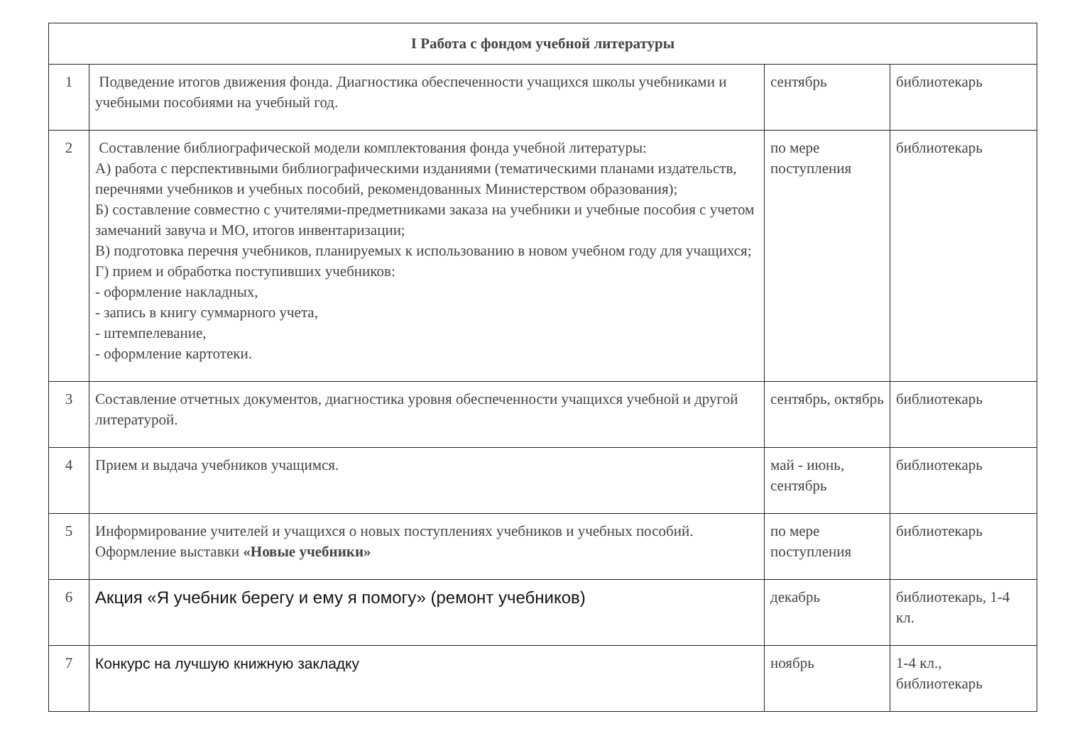| I Работа с фондом учебной литературы | | | |
| --- | --- | --- | --- |
| 1 | Подведение итогов движения фонда. Диагностика обеспеченности учащихся школы учебниками и учебными пособиями на учебный год. | сентябрь | библиотекарь |
| 2 | Составление библиографической модели комплектования фонда учебной литературы: А) работа с перспективными библиографическими изданиями (тематическими планами издательств, перечнями учебников и учебных пособий, рекомендованных Министерством образования); Б) составление совместно с учителями-предметниками заказа на учебники и учебные пособия с учетом замечаний завуча и МО, итогов инвентаризации; В) подготовка перечня учебников, планируемых к использованию в новом учебном году для учащихся; Г) прием и обработка поступивших учебников: - оформление накладных, - запись в книгу суммарного учета, - штемпелевание, - оформление картотеки. | по мере поступления | библиотекарь |
| 3 | Составление отчетных документов, диагностика уровня обеспеченности учащихся учебной и другой литературой. | сентябрь, октябрь | библиотекарь |
| 4 | Прием и выдача учебников учащимся. | май - июнь, сентябрь | библиотекарь |
| 5 | Информирование учителей и учащихся о новых поступлениях учебников и учебных пособий. Оформление выставки «Новые учебники» | по мере поступления | библиотекарь |
| 6 | Акция «Я учебник берегу и ему я помогу» (ремонт учебников) | декабрь | библиотекарь, 1-4 кл. |
| 7 | Конкурс на лучшую книжную закладку | ноябрь | 1-4 кл., библиотекарь |